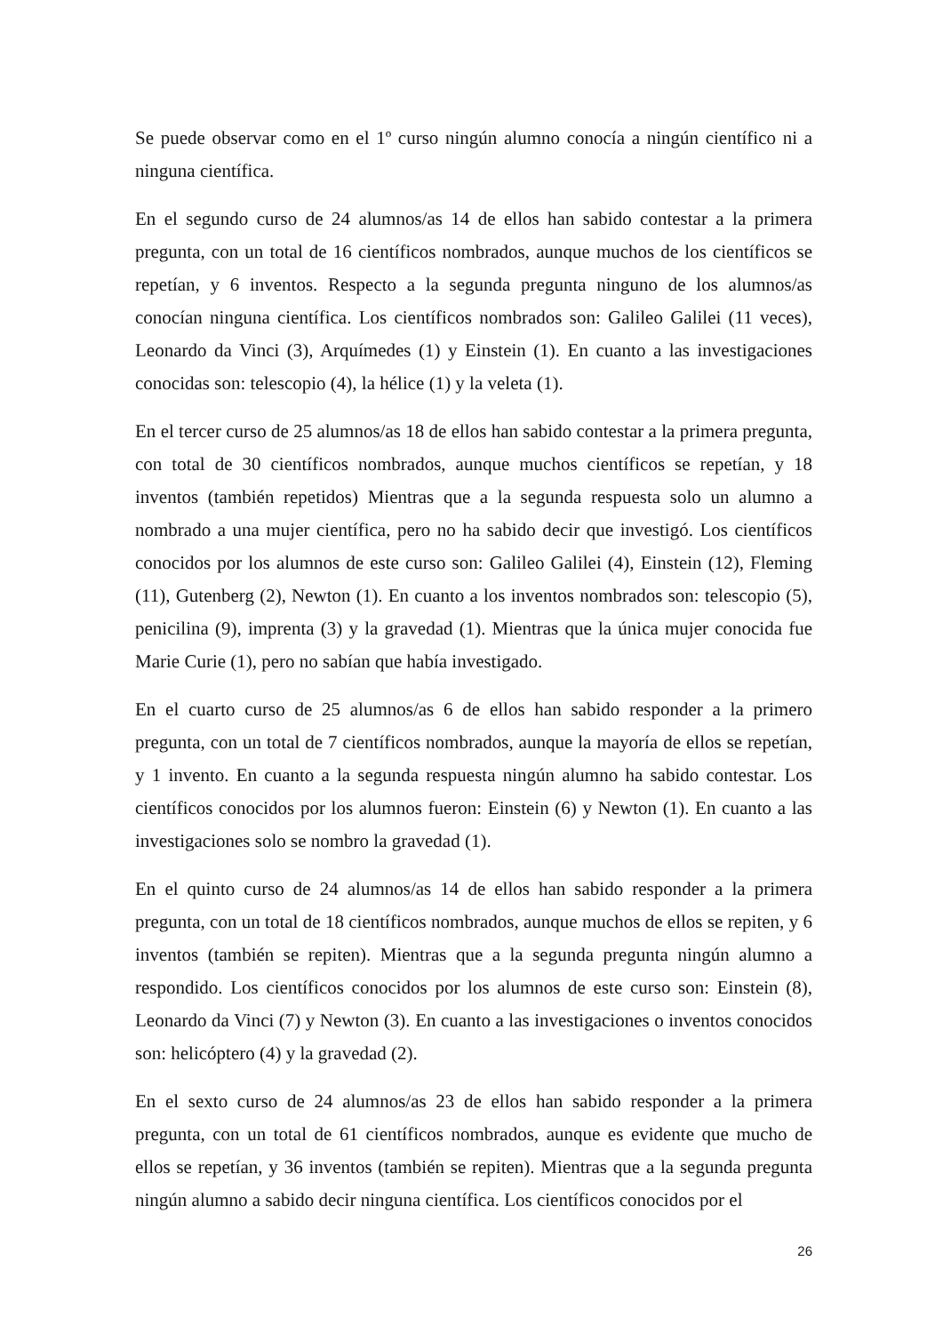Se puede observar como en el 1º curso ningún alumno conocía a ningún científico ni a ninguna científica.
En el segundo curso de 24 alumnos/as 14 de ellos han sabido contestar a la primera pregunta, con un total de 16 científicos nombrados, aunque muchos de los científicos se repetían, y 6 inventos. Respecto a la segunda pregunta ninguno de los alumnos/as conocían ninguna científica. Los científicos nombrados son: Galileo Galilei (11 veces), Leonardo da Vinci (3), Arquímedes (1) y Einstein (1). En cuanto a las investigaciones conocidas son: telescopio (4), la hélice (1) y la veleta (1).
En el tercer curso de 25 alumnos/as 18 de ellos han sabido contestar a la primera pregunta, con total de 30 científicos nombrados, aunque muchos científicos se repetían, y 18 inventos (también repetidos) Mientras que a la segunda respuesta solo un alumno a nombrado a una mujer científica, pero no ha sabido decir que investigó. Los científicos conocidos por los alumnos de este curso son: Galileo Galilei (4), Einstein (12), Fleming (11), Gutenberg (2), Newton (1). En cuanto a los inventos nombrados son: telescopio (5), penicilina (9), imprenta (3) y la gravedad (1). Mientras que la única mujer conocida fue Marie Curie (1), pero no sabían que había investigado.
En el cuarto curso de 25 alumnos/as 6 de ellos han sabido responder a la primero pregunta, con un total de 7 científicos nombrados, aunque la mayoría de ellos se repetían, y 1 invento. En cuanto a la segunda respuesta ningún alumno ha sabido contestar. Los científicos conocidos por los alumnos fueron: Einstein (6) y Newton (1). En cuanto a las investigaciones solo se nombro la gravedad (1).
En el quinto curso de 24 alumnos/as 14 de ellos han sabido responder a la primera pregunta, con un total de 18 científicos nombrados, aunque muchos de ellos se repiten, y 6 inventos (también se repiten). Mientras que a la segunda pregunta ningún alumno a respondido. Los científicos conocidos por los alumnos de este curso son: Einstein (8), Leonardo da Vinci (7) y Newton (3). En cuanto a las investigaciones o inventos conocidos son: helicóptero (4) y la gravedad (2).
En el sexto curso de 24 alumnos/as 23 de ellos han sabido responder a la primera pregunta, con un total de 61 científicos nombrados, aunque es evidente que mucho de ellos se repetían, y 36 inventos (también se repiten). Mientras que a la segunda pregunta ningún alumno a sabido decir ninguna científica. Los científicos conocidos por el
26